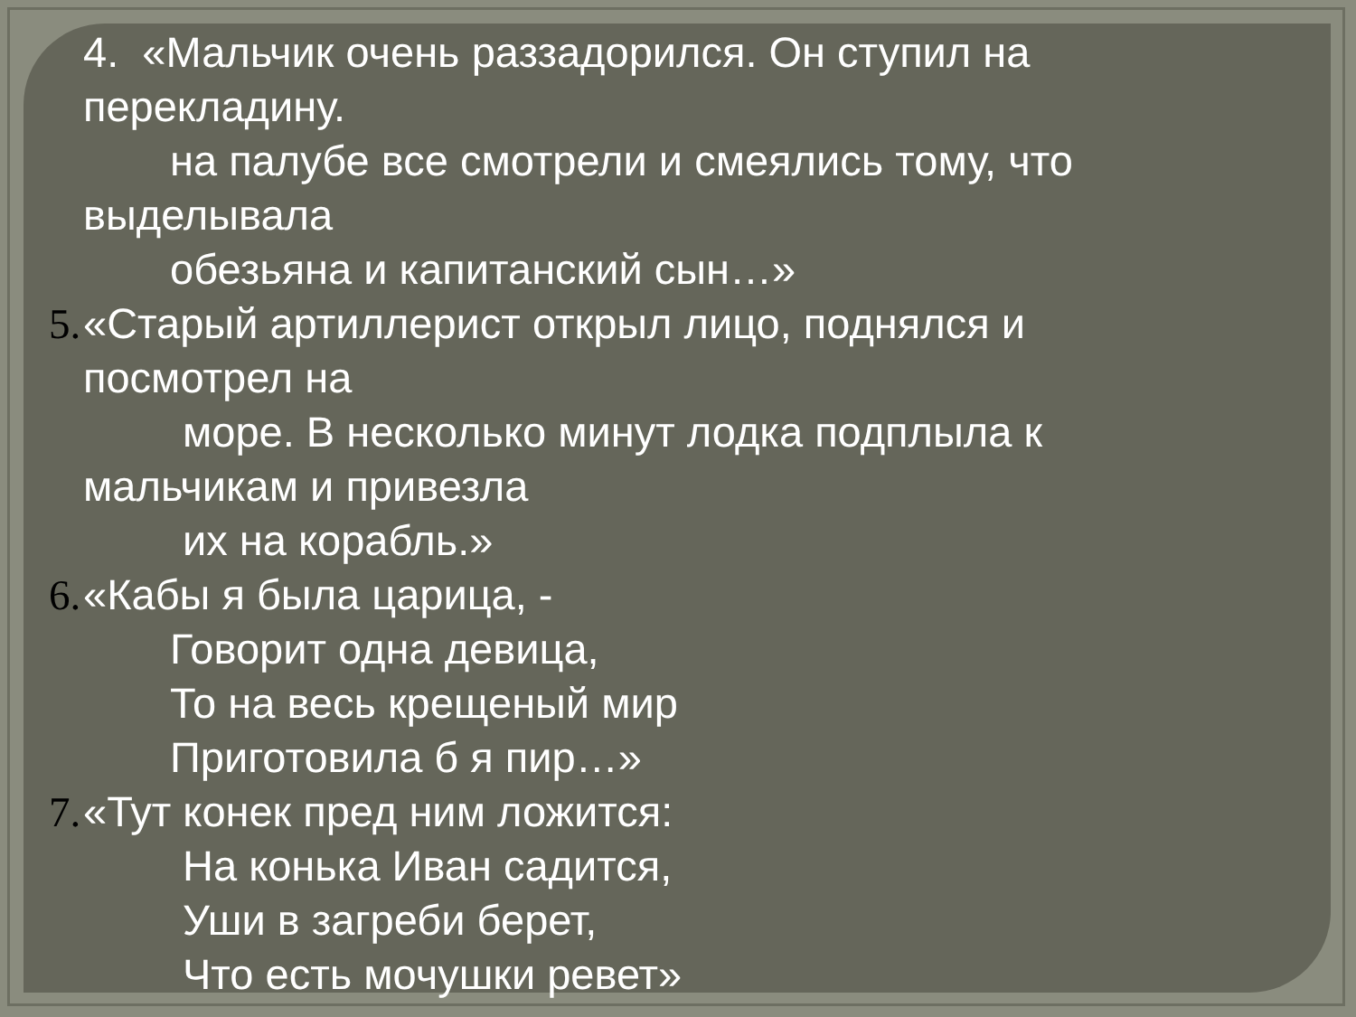4. «Мальчик очень раззадорился. Он ступил на
перекладину.
на палубе все смотрели и смеялись тому, что
выделывала
обезьяна и капитанский сын…»
5. «Старый артиллерист открыл лицо, поднялся и
посмотрел на
море. В несколько минут лодка подплыла к
мальчикам и привезла
их на корабль.»
6. «Кабы я была царица, -
Говорит одна девица,
То на весь крещеный мир
Приготовила б я пир…»
7. «Тут конек пред ним ложится:
На конька Иван садится,
Уши в загреби берет,
Что есть мочушки ревет»